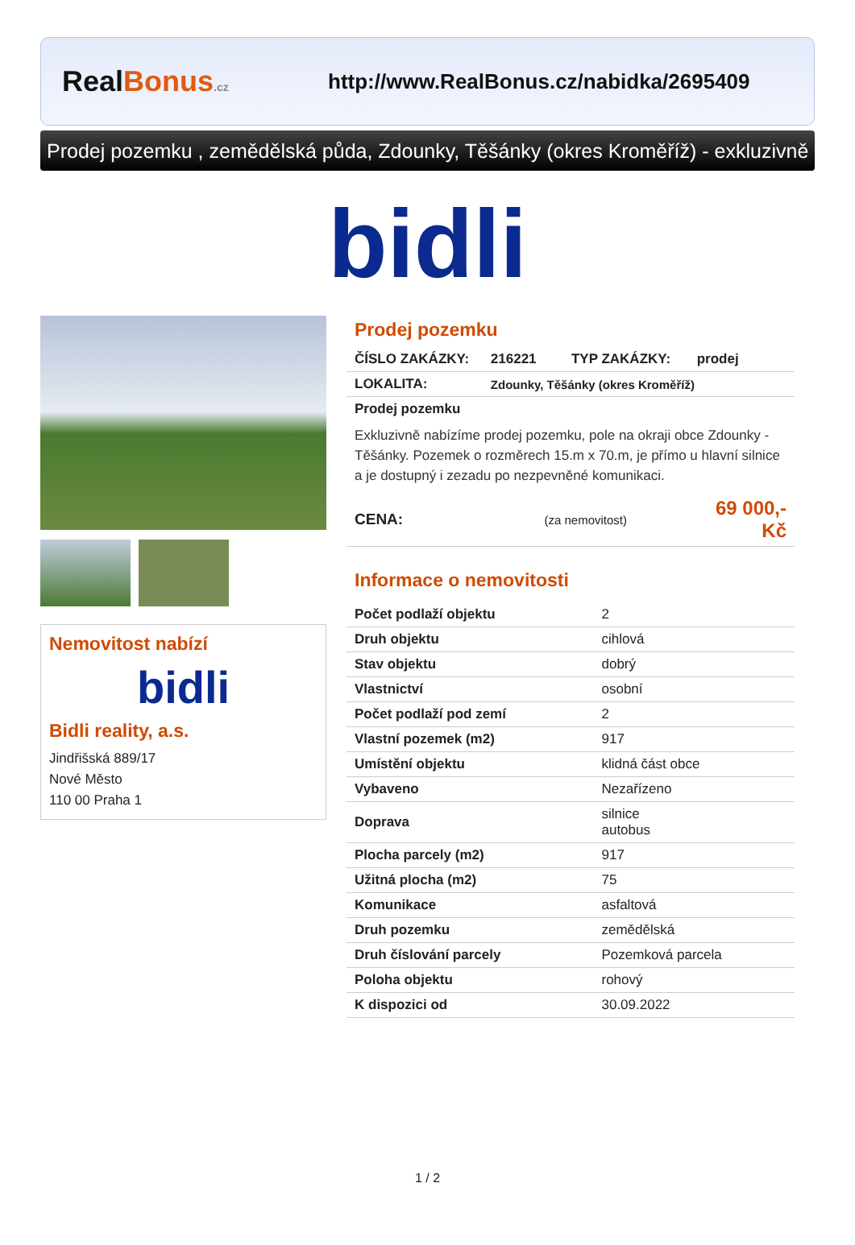RealBonus.cz
http://www.RealBonus.cz/nabidka/2695409
Prodej pozemku , zemědělská půda, Zdounky, Těšánky (okres Kroměříž) - exkluzivně
bidli
Nemovitost nabízí
bidli
Bidli reality, a.s.
Jindřišská 889/17
Nové Město
110 00 Praha 1
Prodej pozemku
| ČÍSLO ZAKÁZKY: | 216221 | TYP ZAKÁZKY: | prodej |
| LOKALITA: | Zdounky, Těšánky (okres Kroměříž) | | |
| Prodej pozemku Exkluzivně nabízíme prodej pozemku, pole na okraji obce Zdounky - Těšánky. Pozemek o rozměrech 15.m x 70.m, je přímo u hlavní silnice a je dostupný i zezadu po nezpevněné komunikaci. | | | |
| CENA: | (za nemovitost) | | 69 000,- Kč |
Informace o nemovitosti
| Počet podlaží objektu | 2 |
| Druh objektu | cihlová |
| Stav objektu | dobrý |
| Vlastnictví | osobní |
| Počet podlaží pod zemí | 2 |
| Vlastní pozemek (m2) | 917 |
| Umístění objektu | klidná část obce |
| Vybaveno | Nezařízeno |
| Doprava | silnice autobus |
| Plocha parcely (m2) | 917 |
| Užitná plocha (m2) | 75 |
| Komunikace | asfaltová |
| Druh pozemku | zemědělská |
| Druh číslování parcely | Pozemková parcela |
| Poloha objektu | rohový |
| K dispozici od | 30.09.2022 |
1 / 2